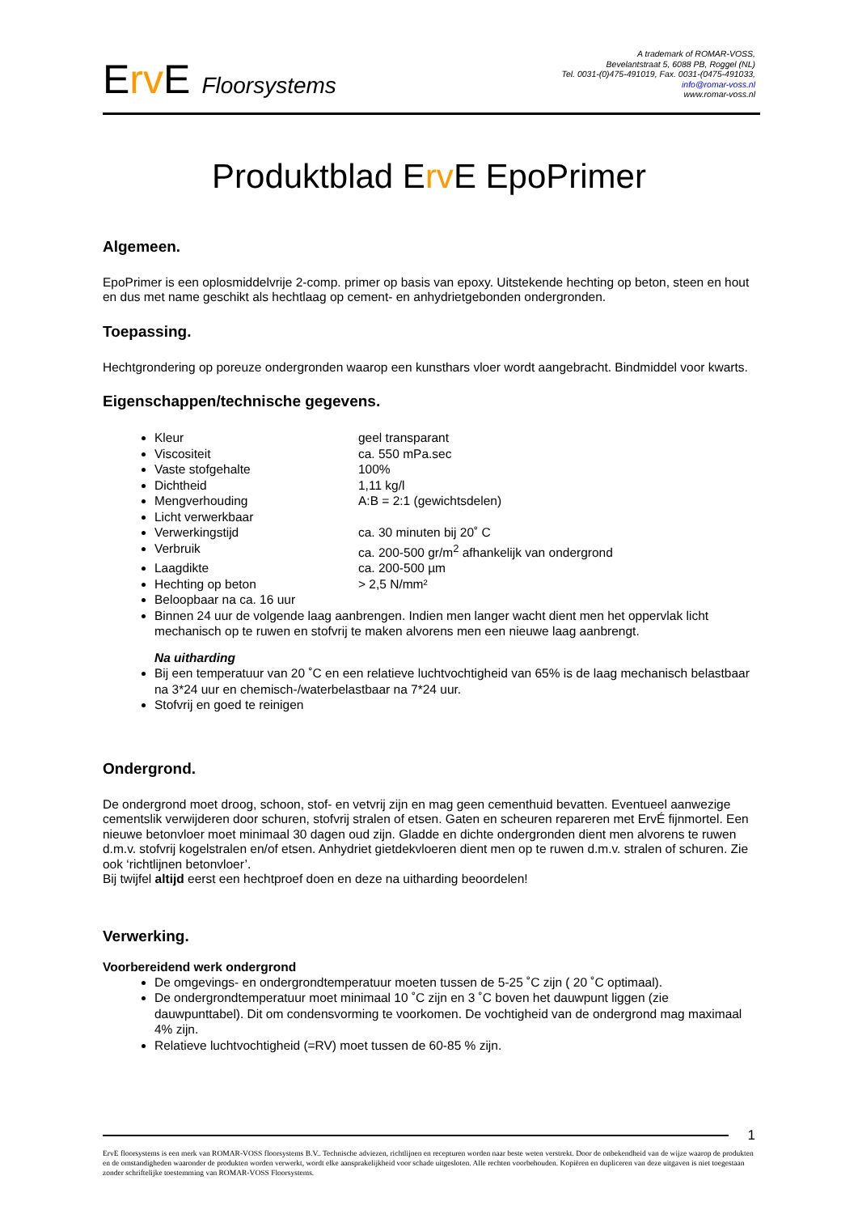Erv E Floorsystems
A trademark of ROMAR-VOSS,
Bevelantstraat 5, 6088 PB, Roggel (NL)
Tel. 0031-(0)475-491019, Fax. 0031-(0475-491033,
info@romar-voss.nl
www.romar-voss.nl
Produktblad Erv E EpoPrimer
Algemeen.
EpoPrimer is een oplosmiddelvrije 2-comp. primer op basis van epoxy. Uitstekende hechting op beton, steen en hout en dus met name geschikt als hechtlaag op cement- en anhydrietgebonden ondergronden.
Toepassing.
Hechtgrondering op poreuze ondergronden waarop een kunsthars vloer wordt aangebracht. Bindmiddel voor kwarts.
Eigenschappen/technische gegevens.
Kleur geel transparant
Viscositeit ca. 550 mPa.sec
Vaste stofgehalte 100%
Dichtheid 1,11 kg/l
Mengverhouding A:B = 2:1 (gewichtsdelen)
Licht verwerkbaar
Verwerkingstijd ca. 30 minuten bij 20˚ C
Verbruik ca. 200-500 gr/m<sup>2</sup> afhankelijk van ondergrond
Laagdikte ca. 200-500 µm
Hechting op beton > 2,5 N/mm²
Beloopbaar na ca. 16 uur
Binnen 24 uur de volgende laag aanbrengen. Indien men langer wacht dient men het oppervlak licht mechanisch op te ruwen en stofvrij te maken alvorens men een nieuwe laag aanbrengt.
Na uitharding
Bij een temperatuur van 20 ˚C en een relatieve luchtvochtigheid van 65% is de laag mechanisch belastbaar na 3*24 uur en chemisch-/waterbelastbaar na 7*24 uur.
Stofvrij en goed te reinigen
Ondergrond.
De ondergrond moet droog, schoon, stof- en vetvrij zijn en mag geen cementhuid bevatten. Eventueel aanwezige cementslik verwijderen door schuren, stofvrij stralen of etsen. Gaten en scheuren repareren met ErvÉ fijnmortel. Een nieuwe betonvloer moet minimaal 30 dagen oud zijn. Gladde en dichte ondergronden dient men alvorens te ruwen d.m.v. stofvrij kogelstralen en/of etsen. Anhydriet gietdekvloeren dient men op te ruwen d.m.v. stralen of schuren. Zie ook ‘richtlijnen betonvloer’.
Bij twijfel altijd eerst een hechtproef doen en deze na uitharding beoordelen!
Verwerking.
Voorbereidend werk ondergrond
De omgevings- en ondergrondtemperatuur moeten tussen de 5-25 ˚C zijn ( 20 ˚C optimaal).
De ondergrondtemperatuur moet minimaal 10 ˚C zijn en 3 ˚C boven het dauwpunt liggen (zie dauwpunttabel). Dit om condensvorming te voorkomen. De vochtigheid van de ondergrond mag maximaal 4% zijn.
Relatieve luchtvochtigheid (=RV) moet tussen de 60-85 % zijn.
1
ErvE floorsystems is een merk van ROMAR-VOSS floorsystems B.V.. Technische adviezen, richtlijnen en recepturen worden naar beste weten verstrekt. Door de onbekendheid van de wijze waarop de produkten en de omstandigheden waaronder de produkten worden verwerkt, wordt elke aansprakelijkheid voor schade uitgesloten. Alle rechten voorbehouden. Kopiëren en dupliceren van deze uitgaven is niet toegestaan zonder schriftelijke toestemming van ROMAR-VOSS Floorsystems.